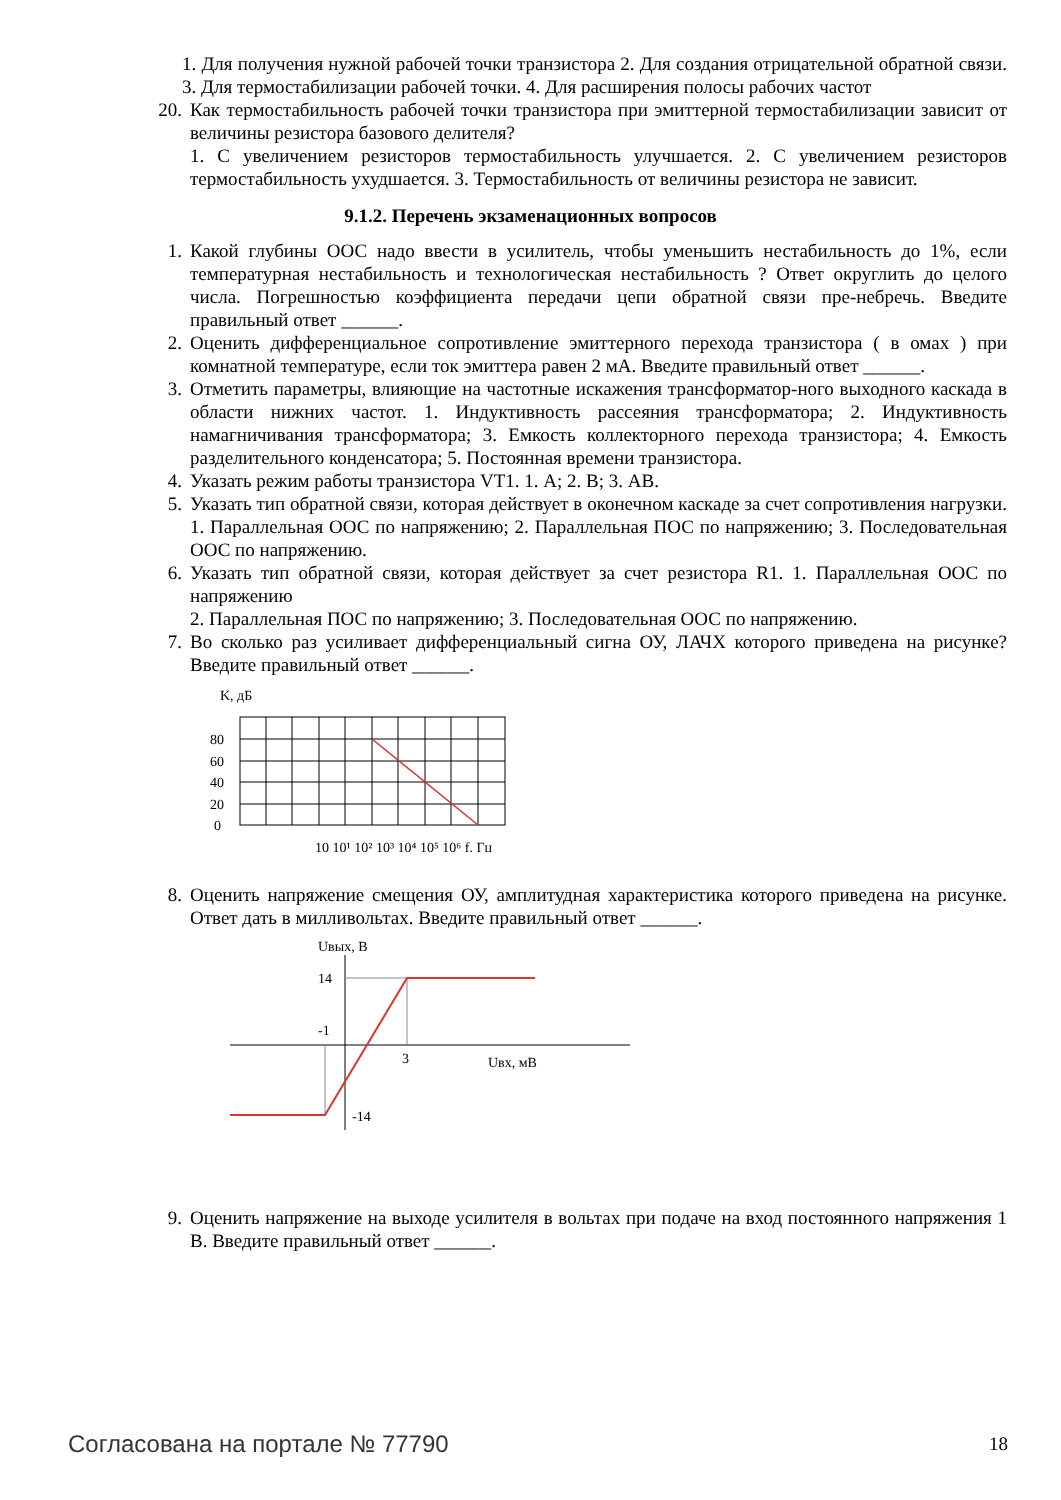1. Для получения нужной рабочей точки транзистора 2. Для создания отрицательной обратной связи. 3. Для термостабилизации рабочей точки. 4. Для расширения полосы рабочих частот
20. Как термостабильность рабочей точки транзистора при эмиттерной термостабилизации зависит от величины резистора базового делителя?
1. С увеличением резисторов термостабильность улучшается. 2. С увеличением резисторов термостабильность ухудшается. 3. Термостабильность от величины резистора не зависит.
9.1.2. Перечень экзаменационных вопросов
1. Какой глубины ООС надо ввести в усилитель, чтобы уменьшить нестабильность до 1%, если температурная нестабильность и технологическая нестабильность ? Ответ округлить до целого числа. Погрешностью коэффициента передачи цепи обратной связи пре-небречь. Введите правильный ответ ______.
2. Оценить дифференциальное сопротивление эмиттерного перехода транзистора ( в омах ) при комнатной температуре, если ток эмиттера равен 2 мА. Введите правильный ответ ______.
3. Отметить параметры, влияющие на частотные искажения трансформатор-ного выходного каскада в области нижних частот. 1. Индуктивность рассеяния трансформатора; 2. Индуктивность намагничивания трансформатора; 3. Емкость коллекторного перехода транзистора; 4. Емкость разделительного конденсатора; 5. Постоянная времени транзистора.
4. Указать режим работы транзистора VT1. 1. А; 2. В; 3. АВ.
5. Указать тип обратной связи, которая действует в оконечном каскаде за счет сопротивления нагрузки. 1. Параллельная ООС по напряжению; 2. Параллельная ПОС по напряжению; 3. Последовательная ООС по напряжению.
6. Указать тип обратной связи, которая действует за счет резистора R1. 1. Параллельная ООС по напряжению
2. Параллельная ПОС по напряжению; 3. Последовательная ООС по напряжению.
7. Во сколько раз усиливает дифференциальный сигна ОУ, ЛАЧХ которого приведена на рисунке? Введите правильный ответ ______.
K, дБ
80
60
40
20
0
10 10¹ 10² 10³ 10⁴ 10⁵ 10⁶ f, Гц
8. Оценить напряжение смещения ОУ, амплитудная характеристика которого приведена на рисунке. Ответ дать в милливольтах. Введите правильный ответ ______.
Uвых, В
14
-1
3
Uвх, мВ
-14
9. Оценить напряжение на выходе усилителя в вольтах при подаче на вход постоянного напряжения 1 В. Введите правильный ответ ______.
Согласована на портале № 77790 18